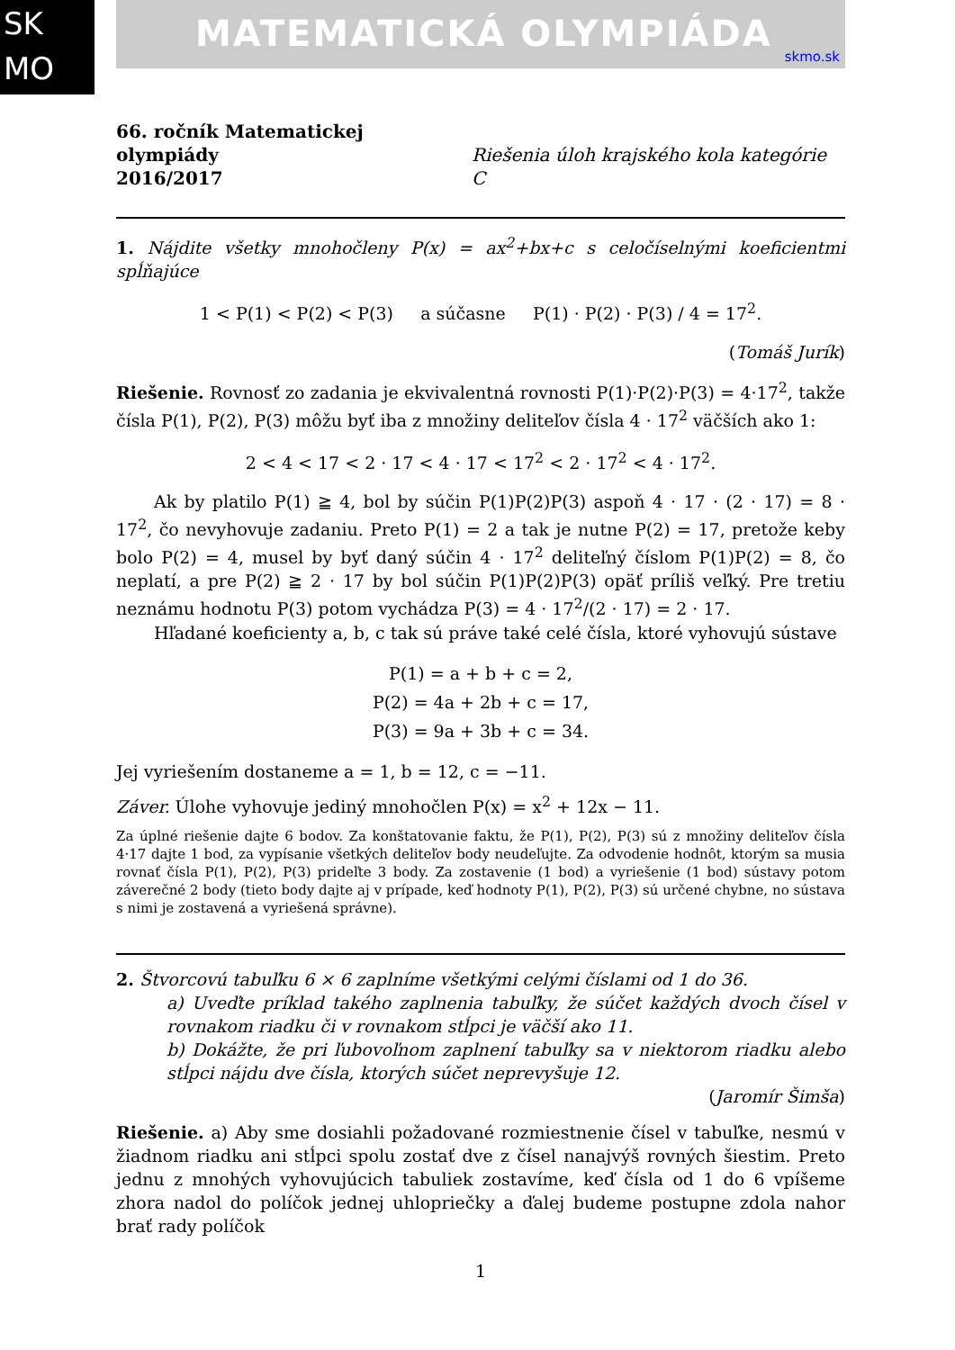SK
MO
MATEMATICKÁ OLYMPIÁDA
skmo.sk
66. ročník Matematickej olympiády
2016/2017
Riešenia úloh krajského kola kategórie C
1. Nájdite všetky mnohočleny P(x) = ax<sup>2</sup>+bx+c s celočíselnými koeficientmi spĺňajúce
1 < P(1) < P(2) < P(3) a súčasne P(1) · P(2) · P(3) / 4 = 17<sup>2</sup>.
(Tomáš Jurík)
Riešenie. Rovnosť zo zadania je ekvivalentná rovnosti P(1)·P(2)·P(3) = 4·17<sup>2</sup>, takže čísla P(1), P(2), P(3) môžu byť iba z množiny deliteľov čísla 4 · 17<sup>2</sup> väčších ako 1:
2 < 4 < 17 < 2 · 17 < 4 · 17 < 17<sup>2</sup> < 2 · 17<sup>2</sup> < 4 · 17<sup>2</sup>.
Ak by platilo P(1) ≧ 4, bol by súčin P(1)P(2)P(3) aspoň 4 · 17 · (2 · 17) = 8 · 17<sup>2</sup>, čo nevyhovuje zadaniu. Preto P(1) = 2 a tak je nutne P(2) = 17, pretože keby bolo P(2) = 4, musel by byť daný súčin 4 · 17<sup>2</sup> deliteľný číslom P(1)P(2) = 8, čo neplatí, a pre P(2) ≧ 2 · 17 by bol súčin P(1)P(2)P(3) opäť príliš veľký. Pre tretiu neznámu hodnotu P(3) potom vychádza P(3) = 4 · 17<sup>2</sup>/(2 · 17) = 2 · 17.
Hľadané koeficienty a, b, c tak sú práve také celé čísla, ktoré vyhovujú sústave
P(1) = a + b + c = 2,
P(2) = 4a + 2b + c = 17,
P(3) = 9a + 3b + c = 34.
Jej vyriešením dostaneme a = 1, b = 12, c = −11.
Záver. Úlohe vyhovuje jediný mnohočlen P(x) = x<sup>2</sup> + 12x − 11.
Za úplné riešenie dajte 6 bodov. Za konštatovanie faktu, že P(1), P(2), P(3) sú z množiny deliteľov čísla 4·17 dajte 1 bod, za vypísanie všetkých deliteľov body neudeľujte. Za odvodenie hodnôt, ktorým sa musia rovnať čísla P(1), P(2), P(3) prideľte 3 body. Za zostavenie (1 bod) a vyriešenie (1 bod) sústavy potom záverečné 2 body (tieto body dajte aj v prípade, keď hodnoty P(1), P(2), P(3) sú určené chybne, no sústava s nimi je zostavená a vyriešená správne).
2. Štvorcovú tabuľku 6 × 6 zaplníme všetkými celými číslami od 1 do 36.
a) Uveďte príklad takého zaplnenia tabuľky, že súčet každých dvoch čísel v rovnakom riadku či v rovnakom stĺpci je väčší ako 11.
b) Dokážte, že pri ľubovoľnom zaplnení tabuľky sa v niektorom riadku alebo stĺpci nájdu dve čísla, ktorých súčet neprevyšuje 12.
(Jaromír Šimša)
Riešenie. a) Aby sme dosiahli požadované rozmiestnenie čísel v tabuľke, nesmú v žiadnom riadku ani stĺpci spolu zostať dve z čísel nanajvýš rovných šiestim. Preto jednu z mnohých vyhovujúcich tabuliek zostavíme, keď čísla od 1 do 6 vpíšeme zhora nadol do políčok jednej uhlopriečky a ďalej budeme postupne zdola nahor brať rady políčok
1